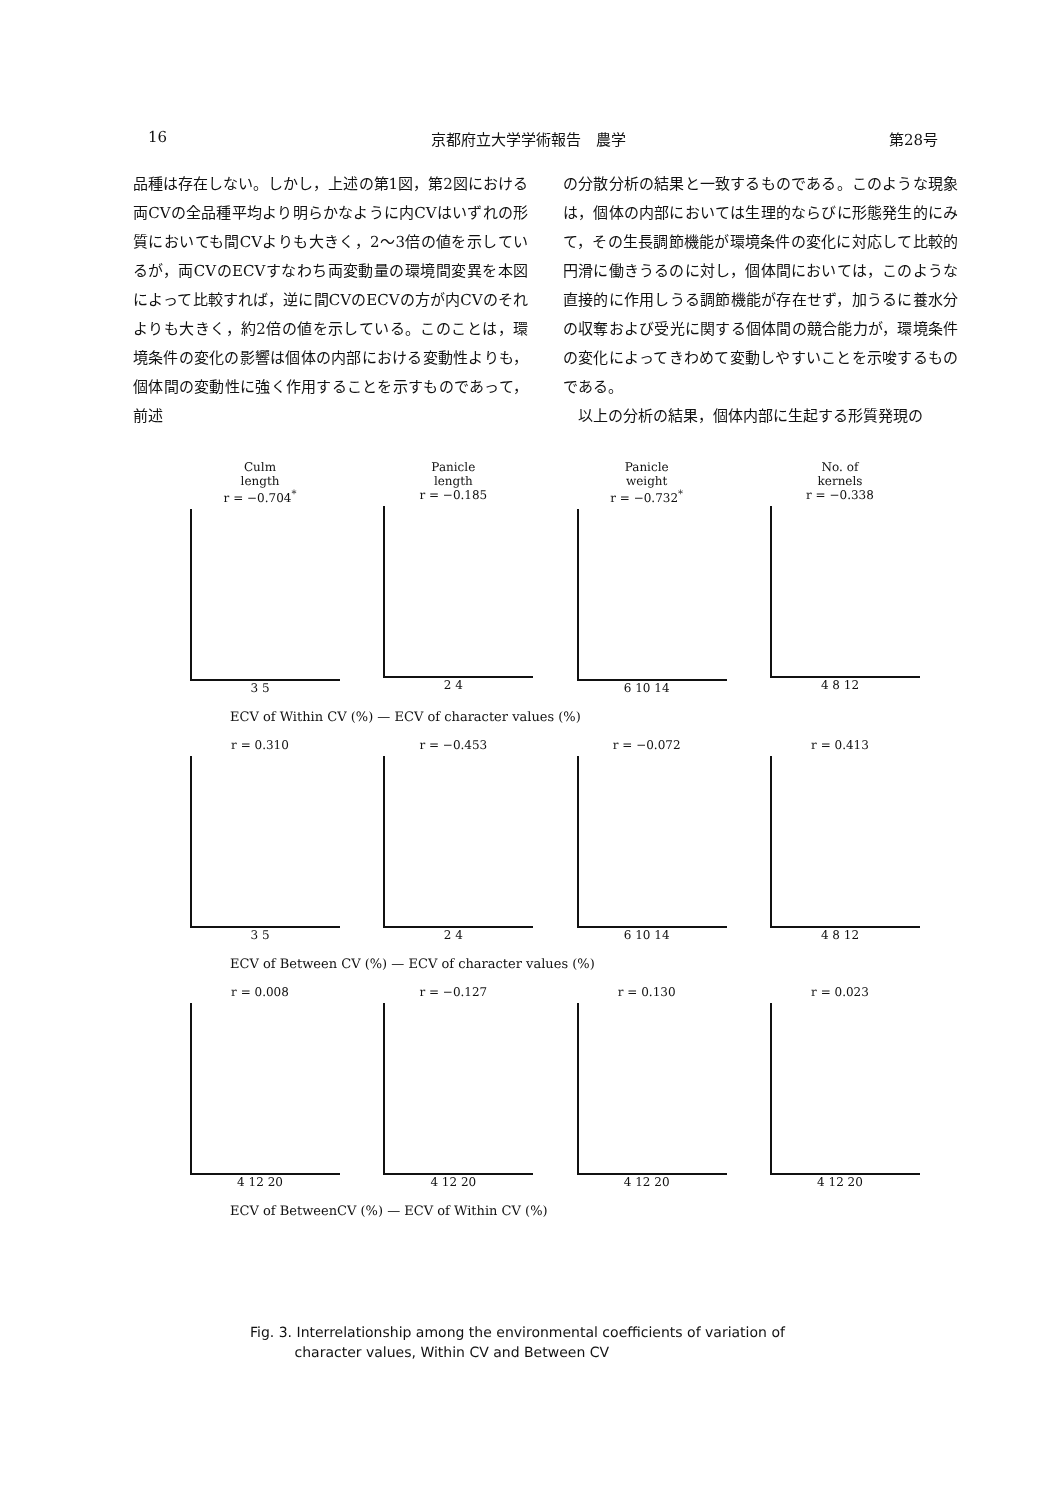16 京都府立大学学術報告　農学 第28号
品種は存在しない。しかし，上述の第1図，第2図における両CVの全品種平均より明らかなように内CVはいずれの形質においても間CVよりも大きく，2～3倍の値を示しているが，両CVのECVすなわち両変動量の環境間変異を本図によって比較すれば，逆に間CVのECVの方が内CVのそれよりも大きく，約2倍の値を示している。このことは，環境条件の変化の影響は個体の内部における変動性よりも，個体間の変動性に強く作用することを示すものであって，前述
の分散分析の結果と一致するものである。このような現象は，個体の内部においては生理的ならびに形態発生的にみて，その生長調節機能が環境条件の変化に対応して比較的円滑に働きうるのに対し，個体間においては，このような直接的に作用しうる調節機能が存在せず，加うるに養水分の収奪および受光に関する個体間の競合能力が，環境条件の変化によってきわめて変動しやすいことを示唆するものである。
　以上の分析の結果，個体内部に生起する形質発現の
Culm
length
r = −0.704<sup>*</sup>
3 5
Panicle
length
r = −0.185
2 4
Panicle
weight
r = −0.732<sup>*</sup>
6 10 14
No. of
kernels
r = −0.338
4 8 12
ECV of Within CV (%) — ECV of character values (%)
r = 0.310
3 5
r = −0.453
2 4
r = −0.072
6 10 14
r = 0.413
4 8 12
ECV of Between CV (%) — ECV of character values (%)
r = 0.008
4 12 20
r = −0.127
4 12 20
r = 0.130
4 12 20
r = 0.023
4 12 20
ECV of BetweenCV (%) — ECV of Within CV (%)
Fig. 3. Interrelationship among the environmental coefficients of variation of
character values, Within CV and Between CV